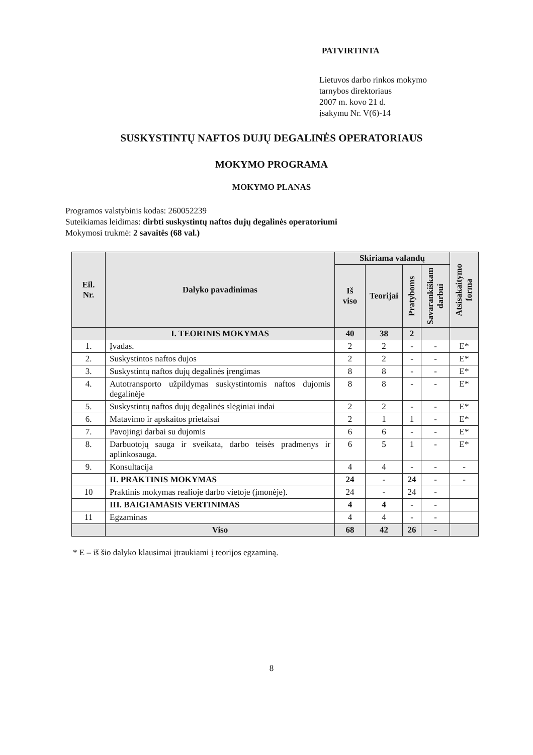PATVIRTINTA
Lietuvos darbo rinkos mokymo
tarnybos direktoriaus
2007 m. kovo 21 d.
įsakymu Nr. V(6)-14
SUSKYSTINTŲ NAFTOS DUJŲ DEGALINĖS OPERATORIAUS
MOKYMO PROGRAMA
MOKYMO PLANAS
Programos valstybinis kodas: 260052239
Suteikiamas leidimas: dirbti suskystintų naftos dujų degalinės operatoriumi
Mokymosi trukmė: 2 savaitės (68 val.)
| Eil. Nr. | Dalyko pavadinimas | Skiriama valandų | | | | Atsisakaitymo forma |
| --- | --- | --- | --- | --- | --- | --- |
| | | Iš viso | Teorijai | Pratyboms | Savarankiškam darbui | |
| | I. TEORINIS MOKYMAS | 40 | 38 | 2 | | |
| 1. | Įvadas. | 2 | 2 | - | - | E* |
| 2. | Suskystintos naftos dujos | 2 | 2 | - | - | E* |
| 3. | Suskystintų naftos dujų degalinės įrengimas | 8 | 8 | - | - | E* |
| 4. | Autotransporto užpildymas suskystintomis naftos dujomis degalinėje | 8 | 8 | - | - | E* |
| 5. | Suskystintų naftos dujų degalinės slėginiai indai | 2 | 2 | - | - | E* |
| 6. | Matavimo ir apskaitos prietaisai | 2 | 1 | 1 | - | E* |
| 7. | Pavojingi darbai su dujomis | 6 | 6 | - | - | E* |
| 8. | Darbuotojų sauga ir sveikata, darbo teisės pradmenys ir aplinkosauga. | 6 | 5 | 1 | - | E* |
| 9. | Konsultacija | 4 | 4 | - | - | - |
| | II. PRAKTINIS MOKYMAS | 24 | - | 24 | - | - |
| 10 | Praktinis mokymas realioje darbo vietoje (įmonėje). | 24 | - | 24 | - | |
| | III. BAIGIAMASIS VERTINIMAS | 4 | 4 | - | - | |
| 11 | Egzaminas | 4 | 4 | - | - | |
| | Viso | 68 | 42 | 26 | - | |
* E – iš šio dalyko klausimai įtraukiami į teorijos egzaminą.
8